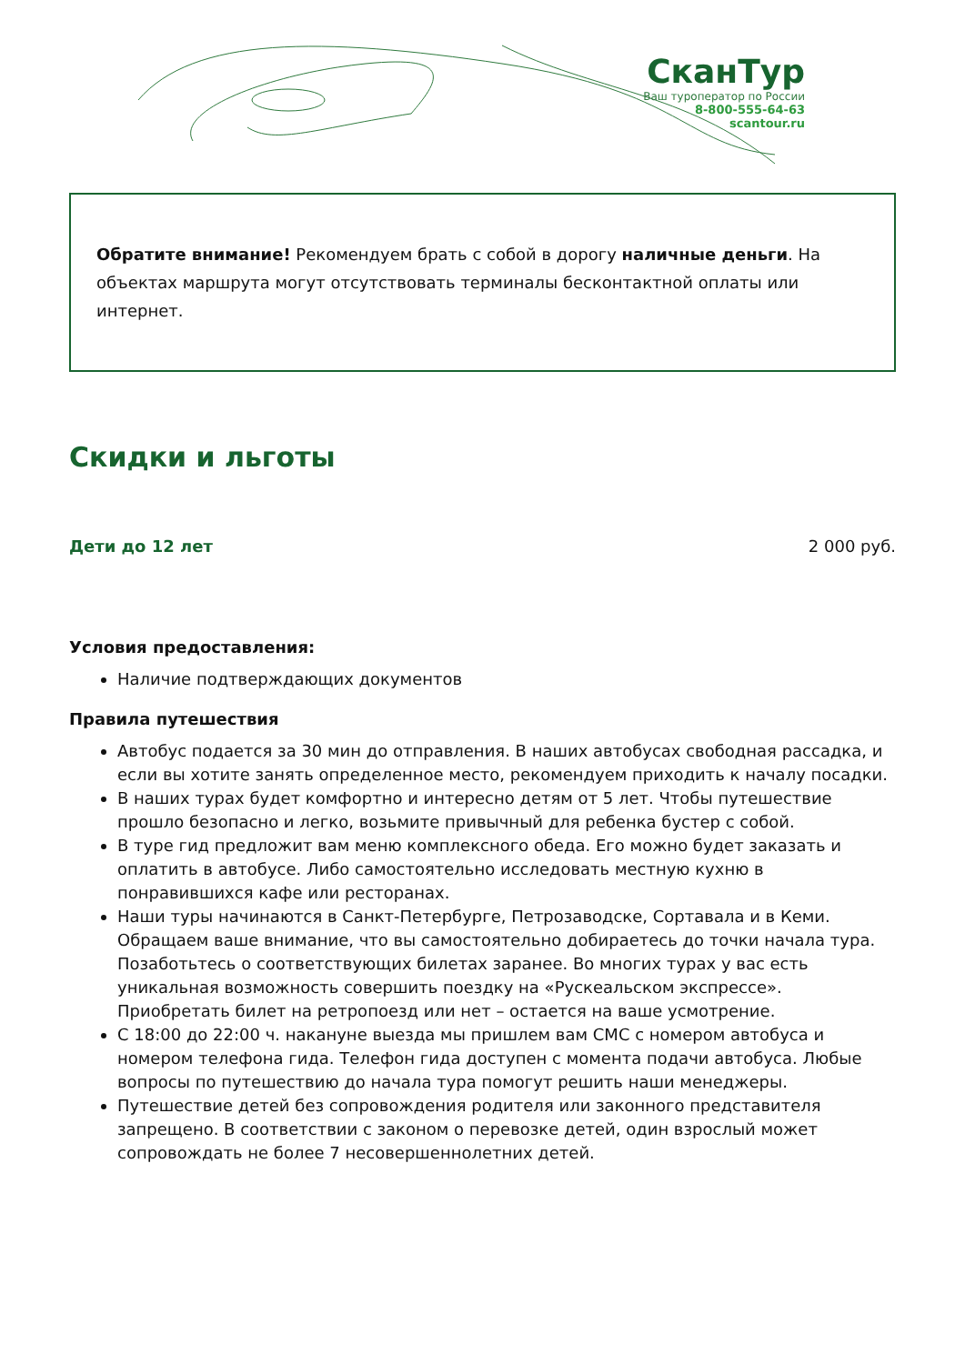СканТур
Ваш туроператор по России
8-800-555-64-63
scantour.ru
Обратите внимание! Рекомендуем брать с собой в дорогу наличные деньги. На объектах маршрута могут отсутствовать терминалы бесконтактной оплаты или интернет.
Скидки и льготы
Дети до 12 лет 2 000 руб.
Условия предоставления:
Наличие подтверждающих документов
Правила путешествия
Автобус подается за 30 мин до отправления. В наших автобусах свободная рассадка, и если вы хотите занять определенное место, рекомендуем приходить к началу посадки.
В наших турах будет комфортно и интересно детям от 5 лет. Чтобы путешествие прошло безопасно и легко, возьмите привычный для ребенка бустер с собой.
В туре гид предложит вам меню комплексного обеда. Его можно будет заказать и оплатить в автобусе. Либо самостоятельно исследовать местную кухню в понравившихся кафе или ресторанах.
Наши туры начинаются в Санкт-Петербурге, Петрозаводске, Сортавала и в Кеми. Обращаем ваше внимание, что вы самостоятельно добираетесь до точки начала тура. Позаботьтесь о соответствующих билетах заранее. Во многих турах у вас есть уникальная возможность совершить поездку на «Рускеальском экспрессе». Приобретать билет на ретропоезд или нет – остается на ваше усмотрение.
С 18:00 до 22:00 ч. накануне выезда мы пришлем вам СМС с номером автобуса и номером телефона гида. Телефон гида доступен с момента подачи автобуса. Любые вопросы по путешествию до начала тура помогут решить наши менеджеры.
Путешествие детей без сопровождения родителя или законного представителя запрещено. В соответствии с законом о перевозке детей, один взрослый может сопровождать не более 7 несовершеннолетних детей.